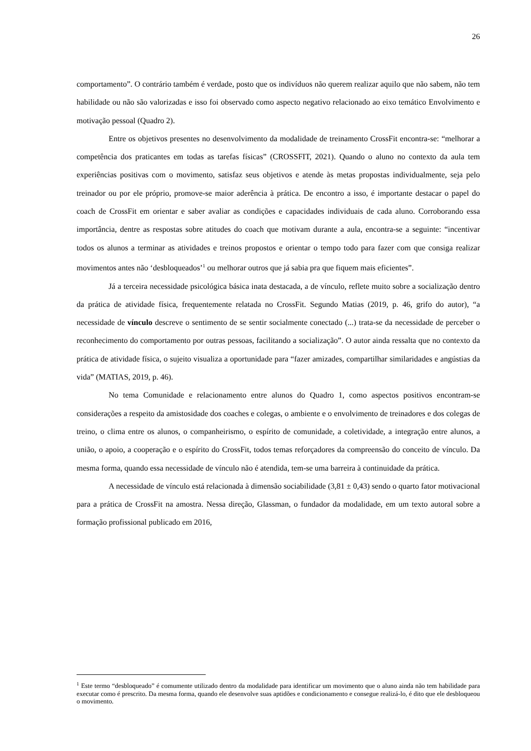26
comportamento”. O contrário também é verdade, posto que os indivíduos não querem realizar aquilo que não sabem, não tem habilidade ou não são valorizadas e isso foi observado como aspecto negativo relacionado ao eixo temático Envolvimento e motivação pessoal (Quadro 2).
Entre os objetivos presentes no desenvolvimento da modalidade de treinamento CrossFit encontra-se: “melhorar a competência dos praticantes em todas as tarefas físicas” (CROSSFIT, 2021). Quando o aluno no contexto da aula tem experiências positivas com o movimento, satisfaz seus objetivos e atende às metas propostas individualmente, seja pelo treinador ou por ele próprio, promove-se maior aderência à prática. De encontro a isso, é importante destacar o papel do coach de CrossFit em orientar e saber avaliar as condições e capacidades individuais de cada aluno. Corroborando essa importância, dentre as respostas sobre atitudes do coach que motivam durante a aula, encontra-se a seguinte: “incentivar todos os alunos a terminar as atividades e treinos propostos e orientar o tempo todo para fazer com que consiga realizar movimentos antes não ‘desbloqueados’<sup>1</sup> ou melhorar outros que já sabia pra que fiquem mais eficientes”.
Já a terceira necessidade psicológica básica inata destacada, a de vínculo, reflete muito sobre a socialização dentro da prática de atividade física, frequentemente relatada no CrossFit. Segundo Matias (2019, p. 46, grifo do autor), “a necessidade de vínculo descreve o sentimento de se sentir socialmente conectado (...) trata-se da necessidade de perceber o reconhecimento do comportamento por outras pessoas, facilitando a socialização”. O autor ainda ressalta que no contexto da prática de atividade física, o sujeito visualiza a oportunidade para “fazer amizades, compartilhar similaridades e angústias da vida” (MATIAS, 2019, p. 46).
No tema Comunidade e relacionamento entre alunos do Quadro 1, como aspectos positivos encontram-se considerações a respeito da amistosidade dos coaches e colegas, o ambiente e o envolvimento de treinadores e dos colegas de treino, o clima entre os alunos, o companheirismo, o espírito de comunidade, a coletividade, a integração entre alunos, a união, o apoio, a cooperação e o espírito do CrossFit, todos temas reforçadores da compreensão do conceito de vínculo. Da mesma forma, quando essa necessidade de vínculo não é atendida, tem-se uma barreira à continuidade da prática.
A necessidade de vínculo está relacionada à dimensão sociabilidade (3,81 ± 0,43) sendo o quarto fator motivacional para a prática de CrossFit na amostra. Nessa direção, Glassman, o fundador da modalidade, em um texto autoral sobre a formação profissional publicado em 2016,
<sup>1</sup> Este termo “desbloqueado” é comumente utilizado dentro da modalidade para identificar um movimento que o aluno ainda não tem habilidade para executar como é prescrito. Da mesma forma, quando ele desenvolve suas aptidões e condicionamento e consegue realizá-lo, é dito que ele desbloqueou o movimento.